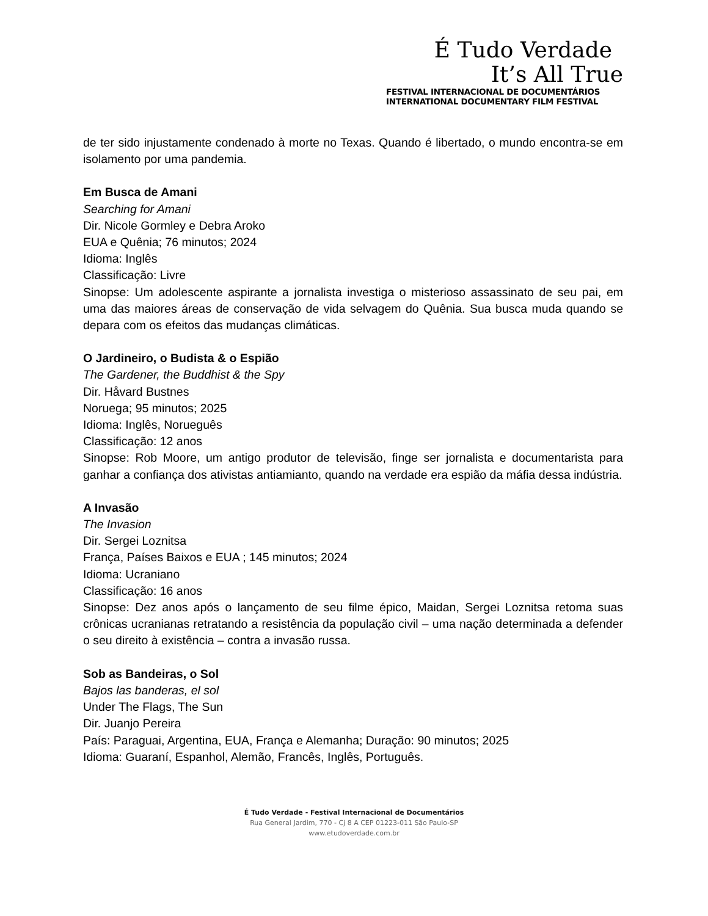É Tudo Verdade
It’s All True
FESTIVAL INTERNACIONAL DE DOCUMENTÁRIOS
INTERNATIONAL DOCUMENTARY FILM FESTIVAL
de ter sido injustamente condenado à morte no Texas. Quando é libertado, o mundo encontra-se em isolamento por uma pandemia.
Em Busca de Amani
Searching for Amani
Dir. Nicole Gormley e Debra Aroko
EUA e Quênia; 76 minutos; 2024
Idioma: Inglês
Classificação: Livre
Sinopse: Um adolescente aspirante a jornalista investiga o misterioso assassinato de seu pai, em uma das maiores áreas de conservação de vida selvagem do Quênia. Sua busca muda quando se depara com os efeitos das mudanças climáticas.
O Jardineiro, o Budista & o Espião
The Gardener, the Buddhist & the Spy
Dir. Håvard Bustnes
Noruega; 95 minutos; 2025
Idioma: Inglês, Norueguês
Classificação: 12 anos
Sinopse: Rob Moore, um antigo produtor de televisão, finge ser jornalista e documentarista para ganhar a confiança dos ativistas antiamianto, quando na verdade era espião da máfia dessa indústria.
A Invasão
The Invasion
Dir. Sergei Loznitsa
França, Países Baixos e EUA ; 145 minutos; 2024
Idioma: Ucraniano
Classificação: 16 anos
Sinopse: Dez anos após o lançamento de seu filme épico, Maidan, Sergei Loznitsa retoma suas crônicas ucranianas retratando a resistência da população civil – uma nação determinada a defender o seu direito à existência – contra a invasão russa.
Sob as Bandeiras, o Sol
Bajos las banderas, el sol
Under The Flags, The Sun
Dir. Juanjo Pereira
País: Paraguai, Argentina, EUA, França e Alemanha; Duração: 90 minutos; 2025
Idioma: Guaraní, Espanhol, Alemão, Francês, Inglês, Português.
É Tudo Verdade - Festival Internacional de Documentários
Rua General Jardim, 770 - Cj 8 A CEP 01223-011 São Paulo-SP
www.etudoverdade.com.br